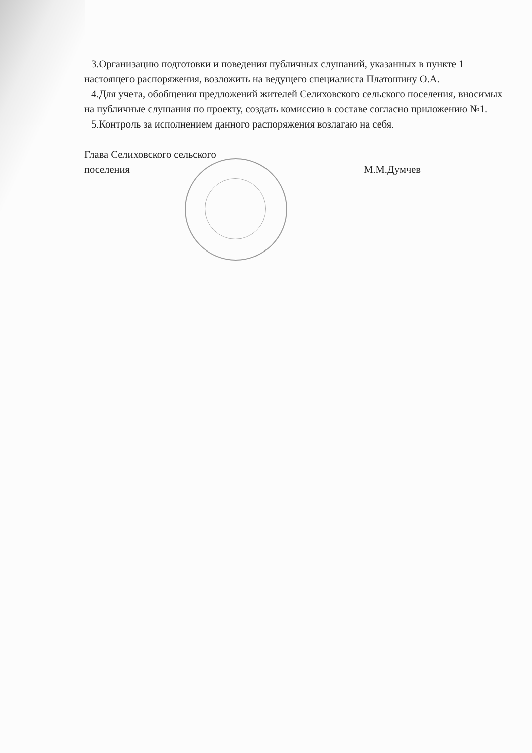3.Организацию подготовки и поведения публичных слушаний, указанных в пункте 1 настоящего распоряжения, возложить на ведущего специалиста Платошину О.А.
4.Для учета, обобщения предложений жителей Селиховского сельского поселения, вносимых на публичные слушания по проекту, создать комиссию в составе согласно приложению №1.
5.Контроль за исполнением данного распоряжения возлагаю на себя.
Глава Селиховского сельского
поселения
М.М.Думчев